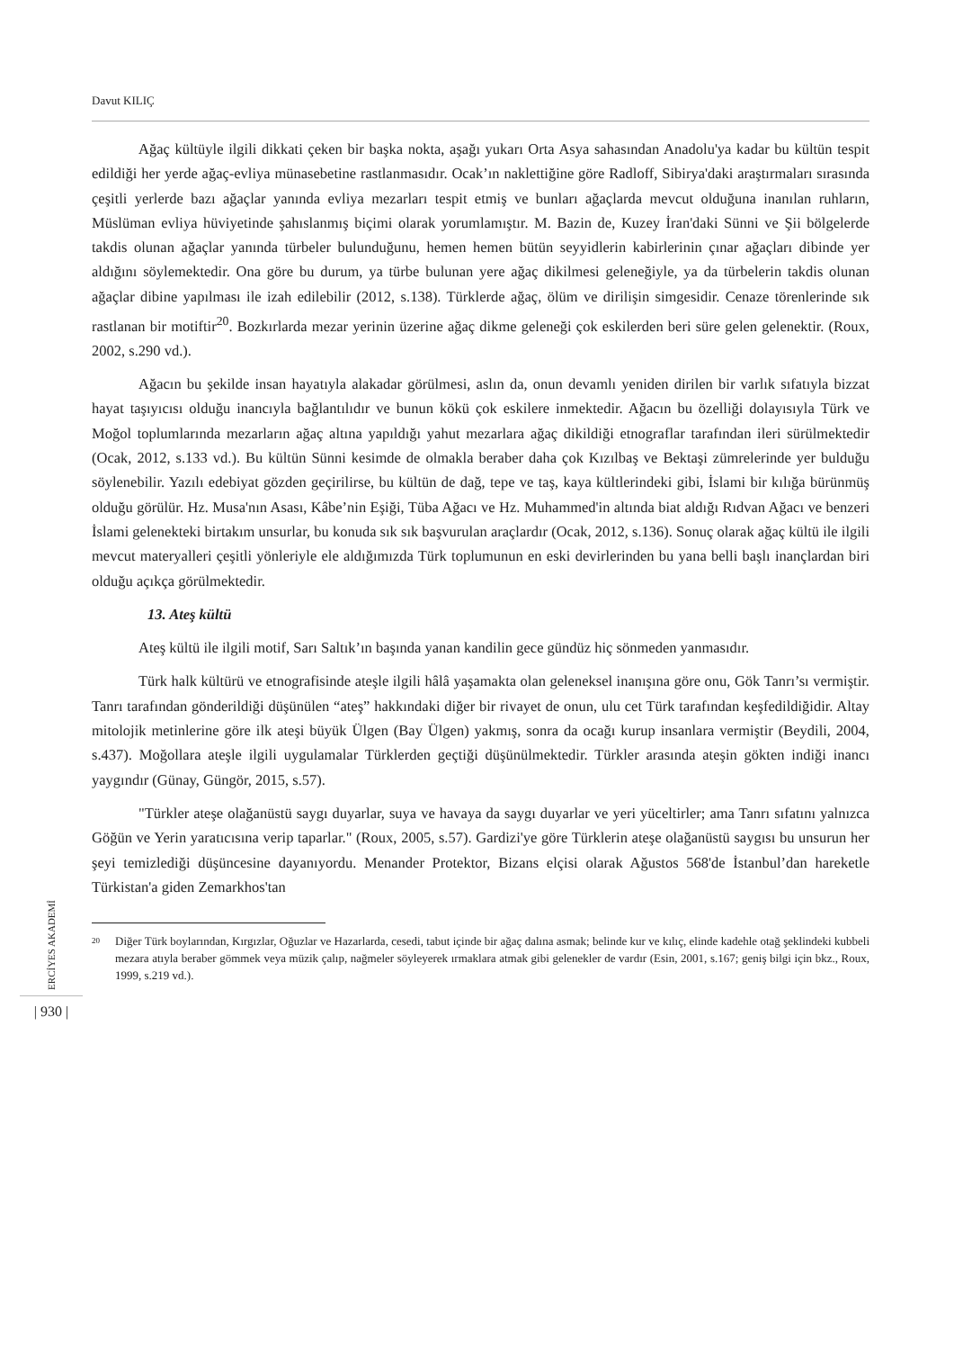Davut KILIÇ
Ağaç kültüyle ilgili dikkati çeken bir başka nokta, aşağı yukarı Orta Asya sahasından Anadolu'ya kadar bu kültün tespit edildiği her yerde ağaç-evliya münasebetine rastlanmasıdır. Ocak’ın naklettiğine göre Radloff, Sibirya'daki araştırmaları sırasında çeşitli yerlerde bazı ağaçlar yanında evliya mezarları tespit etmiş ve bunları ağaçlarda mevcut olduğuna inanılan ruhların, Müslüman evliya hüviyetinde şahıslanmış biçimi olarak yorumlamıştır. M. Bazin de, Kuzey İran'daki Sünni ve Şii bölgelerde takdis olunan ağaçlar yanında türbeler bulunduğunu, hemen hemen bütün seyyidlerin kabirlerinin çınar ağaçları dibinde yer aldığını söylemektedir. Ona göre bu durum, ya türbe bulunan yere ağaç dikilmesi geleneğiyle, ya da türbelerin takdis olunan ağaçlar dibine yapılması ile izah edilebilir (2012, s.138). Türklerde ağaç, ölüm ve dirilişin simgesidir. Cenaze törenlerinde sık rastlanan bir motiftir<sup>20</sup>. Bozkırlarda mezar yerinin üzerine ağaç dikme geleneği çok eskilerden beri süre gelen gelenektir. (Roux, 2002, s.290 vd.).
Ağacın bu şekilde insan hayatıyla alakadar görülmesi, aslın da, onun devamlı yeniden dirilen bir varlık sıfatıyla bizzat hayat taşıyıcısı olduğu inancıyla bağlantılıdır ve bunun kökü çok eskilere inmektedir. Ağacın bu özelliği dolayısıyla Türk ve Moğol toplumlarında mezarların ağaç altına yapıldığı yahut mezarlara ağaç dikildiği etnograflar tarafından ileri sürülmektedir (Ocak, 2012, s.133 vd.). Bu kültün Sünni kesimde de olmakla beraber daha çok Kızılbaş ve Bektaşi zümrelerinde yer bulduğu söylenebilir. Yazılı edebiyat gözden geçirilirse, bu kültün de dağ, tepe ve taş, kaya kültlerindeki gibi, İslami bir kılığa bürünmüş olduğu görülür. Hz. Musa'nın Asası, Kâbe’nin Eşiği, Tüba Ağacı ve Hz. Muhammed'in altında biat aldığı Rıdvan Ağacı ve benzeri İslami gelenekteki birtakım unsurlar, bu konuda sık sık başvurulan araçlardır (Ocak, 2012, s.136). Sonuç olarak ağaç kültü ile ilgili mevcut materyalleri çeşitli yönleriyle ele aldığımızda Türk toplumunun en eski devirlerinden bu yana belli başlı inançlardan biri olduğu açıkça görülmektedir.
13. Ateş kültü
Ateş kültü ile ilgili motif, Sarı Saltık’ın başında yanan kandilin gece gündüz hiç sönmeden yanmasıdır.
Türk halk kültürü ve etnografisinde ateşle ilgili hâlâ yaşamakta olan geleneksel inanışına göre onu, Gök Tanrı’sı vermiştir. Tanrı tarafından gönderildiği düşünülen “ateş” hakkındaki diğer bir rivayet de onun, ulu cet Türk tarafından keşfedildiğidir. Altay mitolojik metinlerine göre ilk ateşi büyük Ülgen (Bay Ülgen) yakmış, sonra da ocağı kurup insanlara vermiştir (Beydili, 2004, s.437). Moğollara ateşle ilgili uygulamalar Türklerden geçtiği düşünülmektedir. Türkler arasında ateşin gökten indiği inancı yaygındır (Günay, Güngör, 2015, s.57).
"Türkler ateşe olağanüstü saygı duyarlar, suya ve havaya da saygı duyarlar ve yeri yüceltirler; ama Tanrı sıfatını yalnızca Göğün ve Yerin yaratıcısına verip taparlar." (Roux, 2005, s.57). Gardizi'ye göre Türklerin ateşe olağanüstü saygısı bu unsurun her şeyi temizlediği düşüncesine dayanıyordu. Menander Protektor, Bizans elçisi olarak Ağustos 568'de İstanbul’dan hareketle Türkistan'a giden Zemarkhos'tan
<sup>20</sup>
Diğer Türk boylarından, Kırgızlar, Oğuzlar ve Hazarlarda, cesedi, tabut içinde bir ağaç dalına asmak; belinde kur ve kılıç, elinde kadehle otağ şeklindeki kubbeli mezara atıyla beraber gömmek veya müzik çalıp, nağmeler söyleyerek ırmaklara atmak gibi gelenekler de vardır (Esin, 2001, s.167; geniş bilgi için bkz., Roux, 1999, s.219 vd.).
ERCİYES AKADEMİ
| 930 |